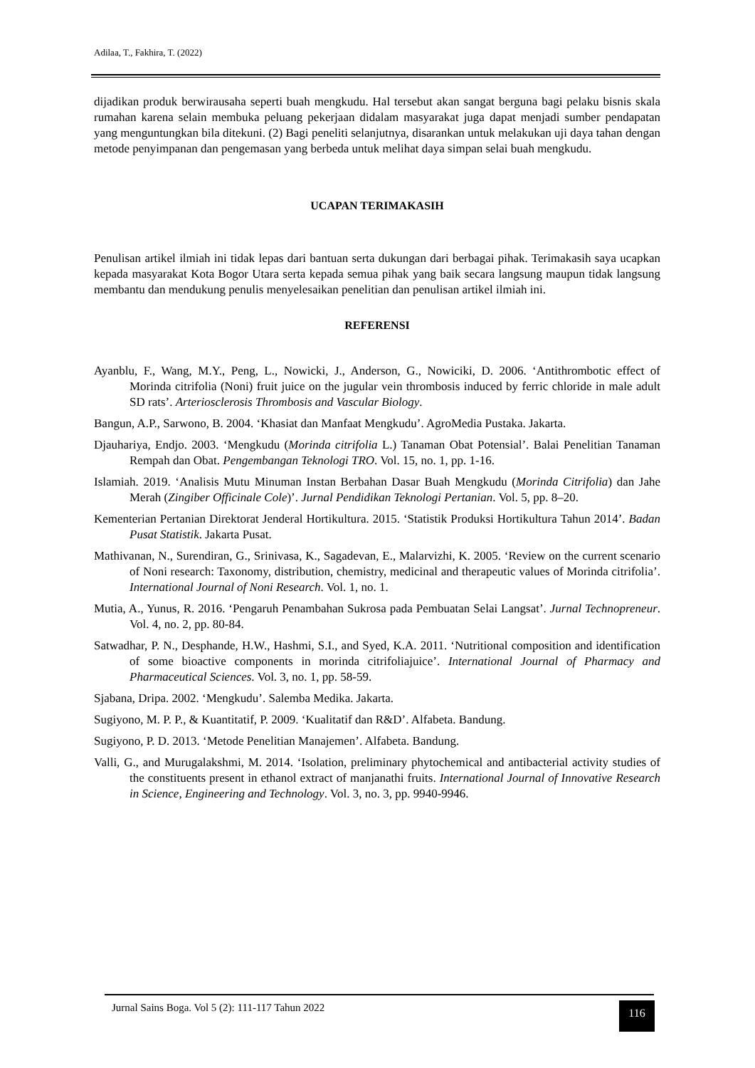Adilaa, T., Fakhira, T. (2022)
dijadikan produk berwirausaha seperti buah mengkudu. Hal tersebut akan sangat berguna bagi pelaku bisnis skala rumahan karena selain membuka peluang pekerjaan didalam masyarakat juga dapat menjadi sumber pendapatan yang menguntungkan bila ditekuni. (2) Bagi peneliti selanjutnya, disarankan untuk melakukan uji daya tahan dengan metode penyimpanan dan pengemasan yang berbeda untuk melihat daya simpan selai buah mengkudu.
UCAPAN TERIMAKASIH
Penulisan artikel ilmiah ini tidak lepas dari bantuan serta dukungan dari berbagai pihak. Terimakasih saya ucapkan kepada masyarakat Kota Bogor Utara serta kepada semua pihak yang baik secara langsung maupun tidak langsung membantu dan mendukung penulis menyelesaikan penelitian dan penulisan artikel ilmiah ini.
REFERENSI
Ayanblu, F., Wang, M.Y., Peng, L., Nowicki, J., Anderson, G., Nowiciki, D. 2006. ‘Antithrombotic effect of Morinda citrifolia (Noni) fruit juice on the jugular vein thrombosis induced by ferric chloride in male adult SD rats’. Arteriosclerosis Thrombosis and Vascular Biology.
Bangun, A.P., Sarwono, B. 2004. ‘Khasiat dan Manfaat Mengkudu’. AgroMedia Pustaka. Jakarta.
Djauhariya, Endjo. 2003. ‘Mengkudu (Morinda citrifolia L.) Tanaman Obat Potensial’. Balai Penelitian Tanaman Rempah dan Obat. Pengembangan Teknologi TRO. Vol. 15, no. 1, pp. 1-16.
Islamiah. 2019. ‘Analisis Mutu Minuman Instan Berbahan Dasar Buah Mengkudu (Morinda Citrifolia) dan Jahe Merah (Zingiber Officinale Cole)’. Jurnal Pendidikan Teknologi Pertanian. Vol. 5, pp. 8–20.
Kementerian Pertanian Direktorat Jenderal Hortikultura. 2015. ‘Statistik Produksi Hortikultura Tahun 2014’. Badan Pusat Statistik. Jakarta Pusat.
Mathivanan, N., Surendiran, G., Srinivasa, K., Sagadevan, E., Malarvizhi, K. 2005. ‘Review on the current scenario of Noni research: Taxonomy, distribution, chemistry, medicinal and therapeutic values of Morinda citrifolia’. International Journal of Noni Research. Vol. 1, no. 1.
Mutia, A., Yunus, R. 2016. ‘Pengaruh Penambahan Sukrosa pada Pembuatan Selai Langsat’. Jurnal Technopreneur. Vol. 4, no. 2, pp. 80-84.
Satwadhar, P. N., Desphande, H.W., Hashmi, S.I., and Syed, K.A. 2011. ‘Nutritional composition and identification of some bioactive components in morinda citrifoliajuice’. International Journal of Pharmacy and Pharmaceutical Sciences. Vol. 3, no. 1, pp. 58-59.
Sjabana, Dripa. 2002. ‘Mengkudu’. Salemba Medika. Jakarta.
Sugiyono, M. P. P., & Kuantitatif, P. 2009. ‘Kualitatif dan R&D’. Alfabeta. Bandung.
Sugiyono, P. D. 2013. ‘Metode Penelitian Manajemen’. Alfabeta. Bandung.
Valli, G., and Murugalakshmi, M. 2014. ‘Isolation, preliminary phytochemical and antibacterial activity studies of the constituents present in ethanol extract of manjanathi fruits. International Journal of Innovative Research in Science, Engineering and Technology. Vol. 3, no. 3, pp. 9940-9946.
Jurnal Sains Boga. Vol 5 (2): 111-117 Tahun 2022
116